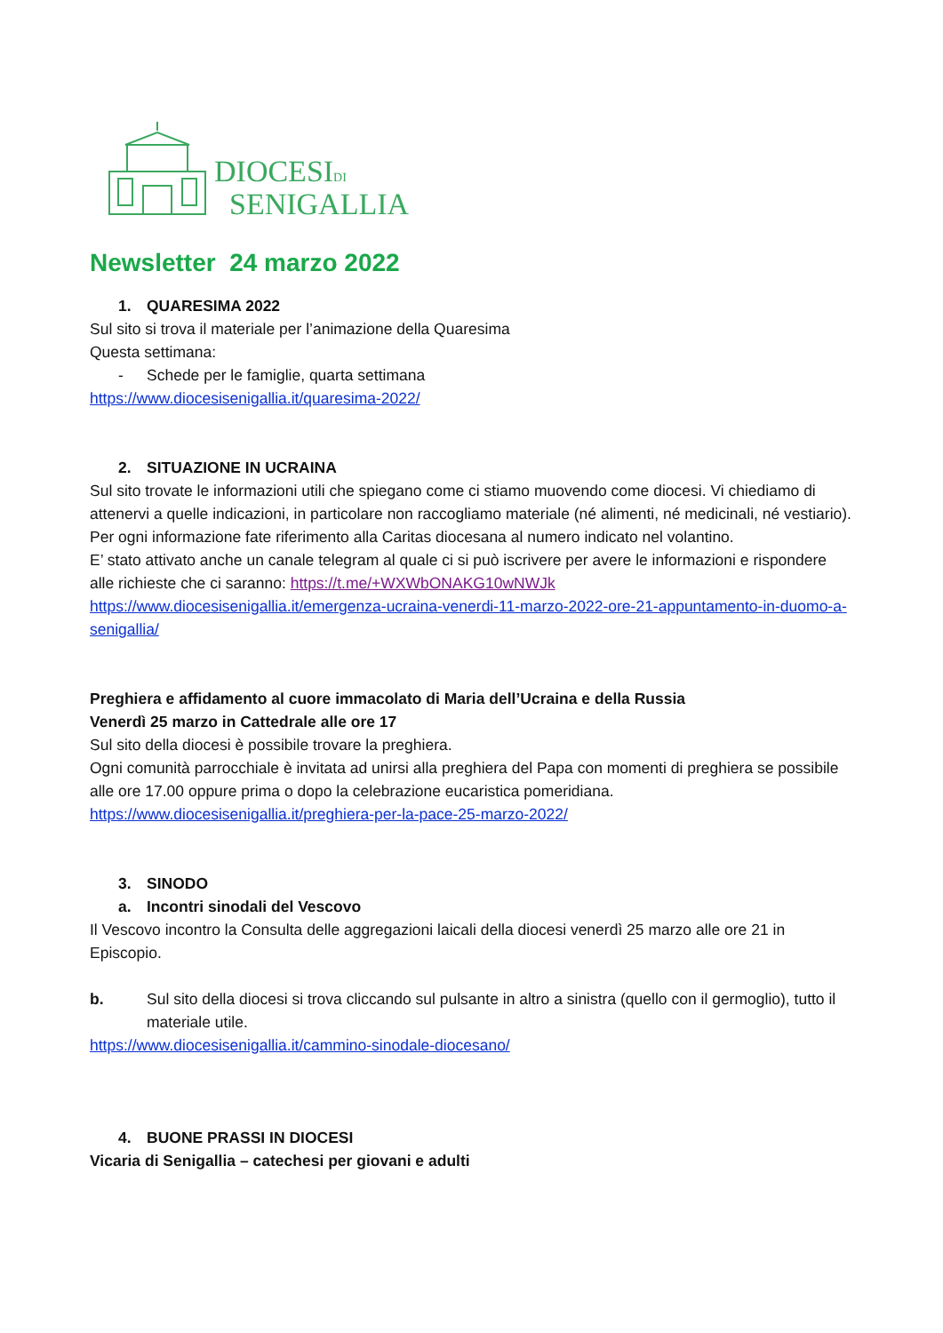DIOCESIDI
SENIGALLIA
Newsletter 24 marzo 2022
1. QUARESIMA 2022
Sul sito si trova il materiale per l’animazione della Quaresima
Questa settimana:
- Schede per le famiglie, quarta settimana
https://www.diocesisenigallia.it/quaresima-2022/
2. SITUAZIONE IN UCRAINA
Sul sito trovate le informazioni utili che spiegano come ci stiamo muovendo come diocesi. Vi chiediamo di attenervi a quelle indicazioni, in particolare non raccogliamo materiale (né alimenti, né medicinali, né vestiario). Per ogni informazione fate riferimento alla Caritas diocesana al numero indicato nel volantino.
E’ stato attivato anche un canale telegram al quale ci si può iscrivere per avere le informazioni e rispondere alle richieste che ci saranno: https://t.me/+WXWbONAKG10wNWJk
https://www.diocesisenigallia.it/emergenza-ucraina-venerdi-11-marzo-2022-ore-21-appuntamento-in-duomo-a-senigallia/
Preghiera e affidamento al cuore immacolato di Maria dell’Ucraina e della Russia
Venerdì 25 marzo in Cattedrale alle ore 17
Sul sito della diocesi è possibile trovare la preghiera.
Ogni comunità parrocchiale è invitata ad unirsi alla preghiera del Papa con momenti di preghiera se possibile alle ore 17.00 oppure prima o dopo la celebrazione eucaristica pomeridiana.
https://www.diocesisenigallia.it/preghiera-per-la-pace-25-marzo-2022/
3. SINODO
a. Incontri sinodali del Vescovo
Il Vescovo incontro la Consulta delle aggregazioni laicali della diocesi venerdì 25 marzo alle ore 21 in Episcopio.
b. Sul sito della diocesi si trova cliccando sul pulsante in altro a sinistra (quello con il germoglio), tutto il materiale utile.
https://www.diocesisenigallia.it/cammino-sinodale-diocesano/
4. BUONE PRASSI IN DIOCESI
Vicaria di Senigallia – catechesi per giovani e adulti